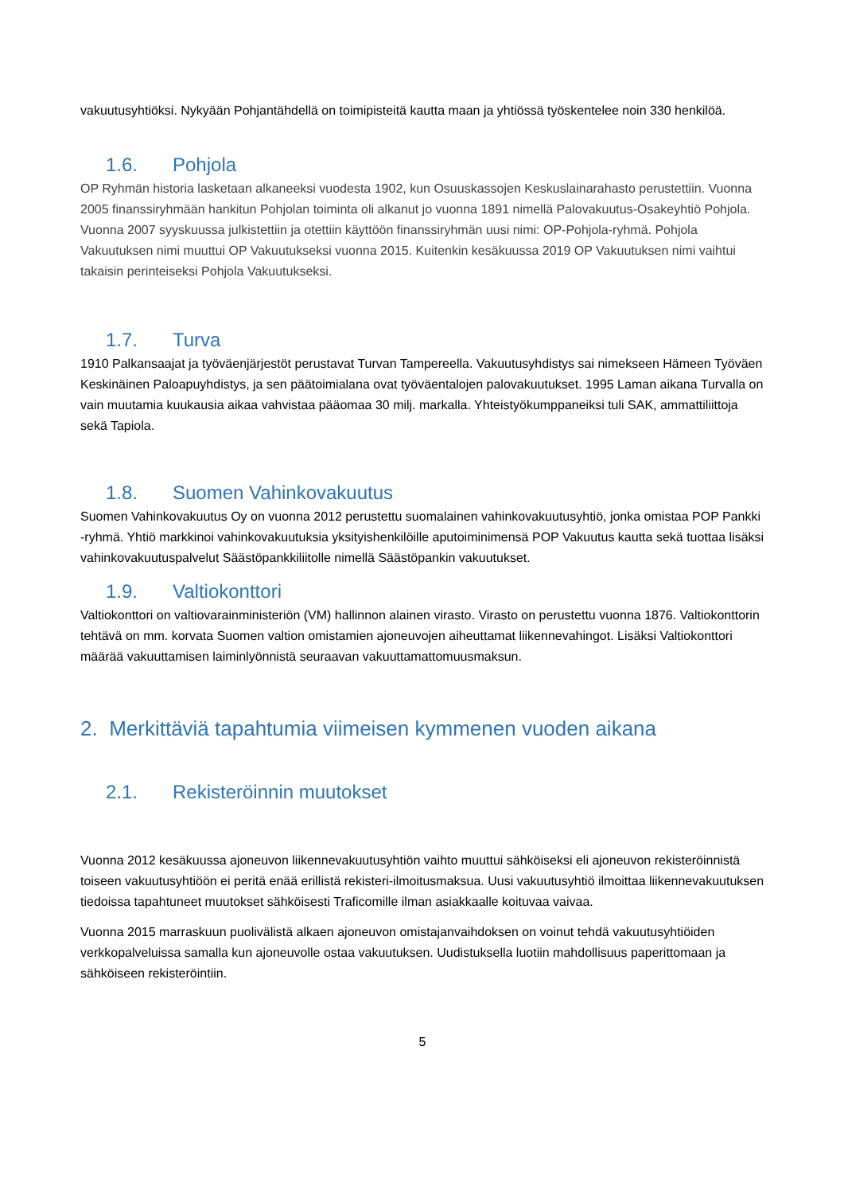vakuutusyhtiöksi. Nykyään Pohjantähdellä on toimipisteitä kautta maan ja yhtiössä työskentelee noin 330 henkilöä.
1.6. Pohjola
OP Ryhmän historia lasketaan alkaneeksi vuodesta 1902, kun Osuuskassojen Keskuslainarahasto perustettiin. Vuonna 2005 finanssiryhmään hankitun Pohjolan toiminta oli alkanut jo vuonna 1891 nimellä Palovakuutus-Osakeyhtiö Pohjola. Vuonna 2007 syyskuussa julkistettiin ja otettiin käyttöön finanssiryhmän uusi nimi: OP-Pohjola-ryhmä. Pohjola Vakuutuksen nimi muuttui OP Vakuutukseksi vuonna 2015. Kuitenkin kesäkuussa 2019 OP Vakuutuksen nimi vaihtui takaisin perinteiseksi Pohjola Vakuutukseksi.
1.7. Turva
1910 Palkansaajat ja työväenjärjestöt perustavat Turvan Tampereella. Vakuutusyhdistys sai nimekseen Hämeen Työväen Keskinäinen Paloapuyhdistys, ja sen päätoimialana ovat työväentalojen palovakuutukset. 1995 Laman aikana Turvalla on vain muutamia kuukausia aikaa vahvistaa pääomaa 30 milj. markalla. Yhteistyökumppaneiksi tuli SAK, ammattiliittoja sekä Tapiola.
1.8. Suomen Vahinkovakuutus
Suomen Vahinkovakuutus Oy on vuonna 2012 perustettu suomalainen vahinkovakuutusyhtiö, jonka omistaa POP Pankki -ryhmä. Yhtiö markkinoi vahinkovakuutuksia yksityishenkilöille aputoiminimensä POP Vakuutus kautta sekä tuottaa lisäksi vahinkovakuutuspalvelut Säästöpankkiliitolle nimellä Säästöpankin vakuutukset.
1.9. Valtiokonttori
Valtiokonttori on valtiovarainministeriön (VM) hallinnon alainen virasto. Virasto on perustettu vuonna 1876. Valtiokonttorin tehtävä on mm. korvata Suomen valtion omistamien ajoneuvojen aiheuttamat liikennevahingot. Lisäksi Valtiokonttori määrää vakuuttamisen laiminlyönnistä seuraavan vakuuttamattomuusmaksun.
2. Merkittäviä tapahtumia viimeisen kymmenen vuoden aikana
2.1. Rekisteröinnin muutokset
Vuonna 2012 kesäkuussa ajoneuvon liikennevakuutusyhtiön vaihto muuttui sähköiseksi eli ajoneuvon rekisteröinnistä toiseen vakuutusyhtiöön ei peritä enää erillistä rekisteri-ilmoitusmaksua. Uusi vakuutusyhtiö ilmoittaa liikennevakuutuksen tiedoissa tapahtuneet muutokset sähköisesti Traficomille ilman asiakkaalle koituvaa vaivaa.
Vuonna 2015 marraskuun puolivälistä alkaen ajoneuvon omistajanvaihdoksen on voinut tehdä vakuutusyhtiöiden verkkopalveluissa samalla kun ajoneuvolle ostaa vakuutuksen. Uudistuksella luotiin mahdollisuus paperittomaan ja sähköiseen rekisteröintiin.
5